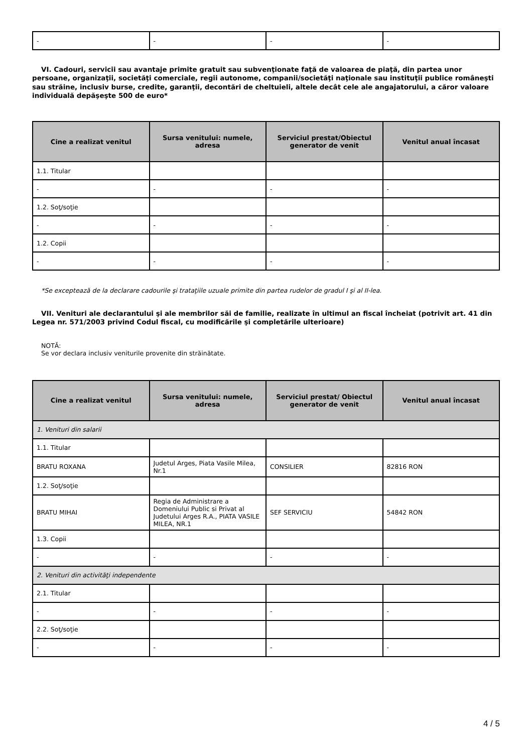| - | - | - | - |
VI. Cadouri, servicii sau avantaje primite gratuit sau subvenţionate faţă de valoarea de piaţă, din partea unor persoane, organizaţii, societăţi comerciale, regii autonome, companii/societăţi naţionale sau instituţii publice româneşti sau străine, inclusiv burse, credite, garanţii, decontări de cheltuieli, altele decât cele ale angajatorului, a căror valoare individuală depăşeşte 500 de euro*
| Cine a realizat venitul | Sursa venitului: numele, adresa | Serviciul prestat/Obiectul generator de venit | Venitul anual încasat |
| --- | --- | --- | --- |
| 1.1. Titular | | | |
| - | - | - | - |
| 1.2. Soţ/soţie | | | |
| - | - | - | - |
| 1.2. Copii | | | |
| - | - | - | - |
*Se exceptează de la declarare cadourile şi trataţiile uzuale primite din partea rudelor de gradul I şi al II-lea.
VII. Venituri ale declarantului şi ale membrilor săi de familie, realizate în ultimul an fiscal încheiat (potrivit art. 41 din Legea nr. 571/2003 privind Codul fiscal, cu modificările şi completările ulterioare)
NOTĂ:
Se vor declara inclusiv veniturile provenite din străinătate.
| Cine a realizat venitul | Sursa venitului: numele, adresa | Serviciul prestat/ Obiectul generator de venit | Venitul anual încasat |
| --- | --- | --- | --- |
| 1. Venituri din salarii | | | |
| 1.1. Titular | | | |
| BRATU ROXANA | Judetul Arges, Piata Vasile Milea, Nr.1 | CONSILIER | 82816 RON |
| 1.2. Soţ/soţie | | | |
| BRATU MIHAI | Regia de Administrare a Domeniului Public si Privat al Judetului Arges R.A., PIATA VASILE MILEA, NR.1 | SEF SERVICIU | 54842 RON |
| 1.3. Copii | | | |
| - | - | - | - |
| 2. Venituri din activităţi independente | | | |
| 2.1. Titular | | | |
| - | - | - | - |
| 2.2. Soţ/soţie | | | |
| - | - | - | - |
4 / 5